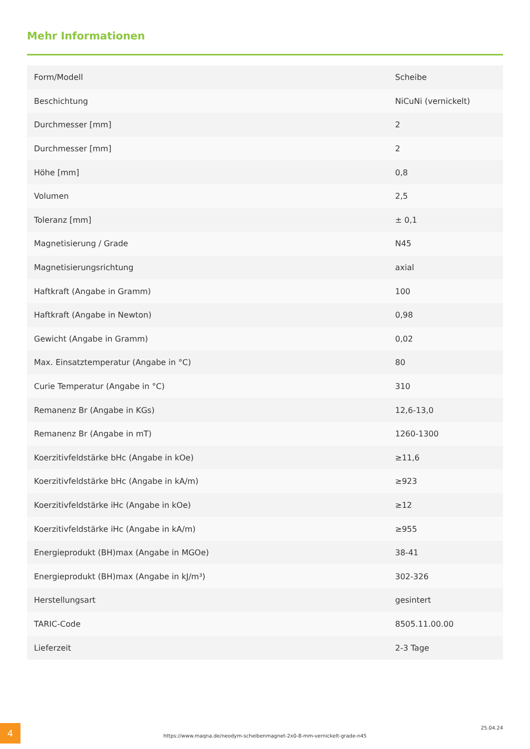Mehr Informationen
| Form/Modell | Scheibe |
| Beschichtung | NiCuNi (vernickelt) |
| Durchmesser [mm] | 2 |
| Durchmesser [mm] | 2 |
| Höhe [mm] | 0,8 |
| Volumen | 2,5 |
| Toleranz [mm] | ± 0,1 |
| Magnetisierung / Grade | N45 |
| Magnetisierungsrichtung | axial |
| Haftkraft (Angabe in Gramm) | 100 |
| Haftkraft (Angabe in Newton) | 0,98 |
| Gewicht (Angabe in Gramm) | 0,02 |
| Max. Einsatztemperatur (Angabe in °C) | 80 |
| Curie Temperatur (Angabe in °C) | 310 |
| Remanenz Br (Angabe in KGs) | 12,6-13,0 |
| Remanenz Br (Angabe in mT) | 1260-1300 |
| Koerzitivfeldstärke bHc (Angabe in kOe) | ≥11,6 |
| Koerzitivfeldstärke bHc (Angabe in kA/m) | ≥923 |
| Koerzitivfeldstärke iHc (Angabe in kOe) | ≥12 |
| Koerzitivfeldstärke iHc (Angabe in kA/m) | ≥955 |
| Energieprodukt (BH)max (Angabe in MGOe) | 38-41 |
| Energieprodukt (BH)max (Angabe in kJ/m³) | 302-326 |
| Herstellungsart | gesintert |
| TARIC-Code | 8505.11.00.00 |
| Lieferzeit | 2-3 Tage |
4
https://www.maqna.de/neodym-scheibenmagnet-2x0-8-mm-vernickelt-grade-n45
25.04.24